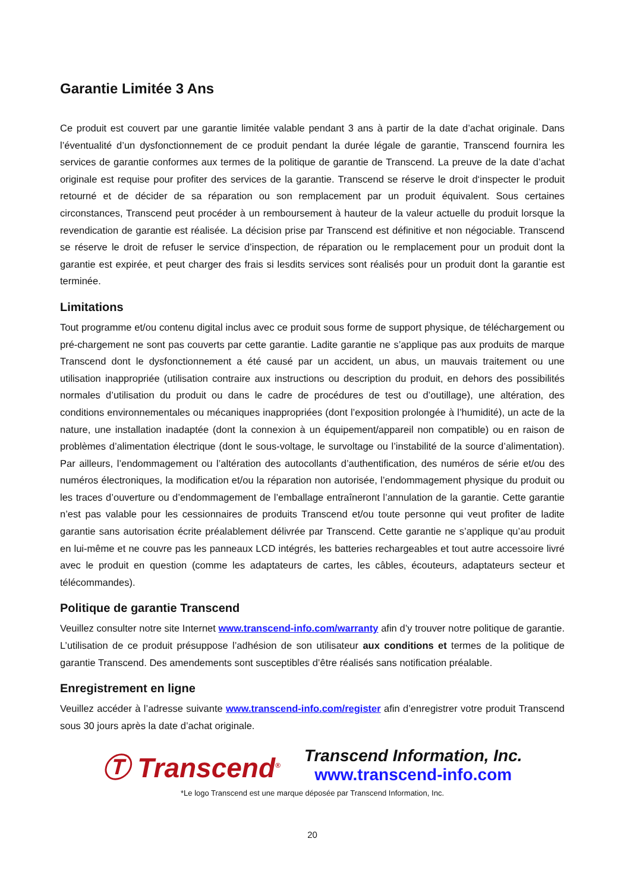Garantie Limitée 3 Ans
Ce produit est couvert par une garantie limitée valable pendant 3 ans à partir de la date d’achat originale. Dans l’éventualité d’un dysfonctionnement de ce produit pendant la durée légale de garantie, Transcend fournira les services de garantie conformes aux termes de la politique de garantie de Transcend. La preuve de la date d’achat originale est requise pour profiter des services de la garantie. Transcend se réserve le droit d‘inspecter le produit retourné et de décider de sa réparation ou son remplacement par un produit équivalent. Sous certaines circonstances, Transcend peut procéder à un remboursement à hauteur de la valeur actuelle du produit lorsque la revendication de garantie est réalisée. La décision prise par Transcend est définitive et non négociable. Transcend se réserve le droit de refuser le service d’inspection, de réparation ou le remplacement pour un produit dont la garantie est expirée, et peut charger des frais si lesdits services sont réalisés pour un produit dont la garantie est terminée.
Limitations
Tout programme et/ou contenu digital inclus avec ce produit sous forme de support physique, de téléchargement ou pré-chargement ne sont pas couverts par cette garantie. Ladite garantie ne s’applique pas aux produits de marque Transcend dont le dysfonctionnement a été causé par un accident, un abus, un mauvais traitement ou une utilisation inappropriée (utilisation contraire aux instructions ou description du produit, en dehors des possibilités normales d’utilisation du produit ou dans le cadre de procédures de test ou d’outillage), une altération, des conditions environnementales ou mécaniques inappropriées (dont l’exposition prolongée à l’humidité), un acte de la nature, une installation inadaptée (dont la connexion à un équipement/appareil non compatible) ou en raison de problèmes d’alimentation électrique (dont le sous-voltage, le survoltage ou l’instabilité de la source d’alimentation). Par ailleurs, l’endommagement ou l’altération des autocollants d’authentification, des numéros de série et/ou des numéros électroniques, la modification et/ou la réparation non autorisée, l’endommagement physique du produit ou les traces d’ouverture ou d’endommagement de l’emballage entraîneront l’annulation de la garantie. Cette garantie n’est pas valable pour les cessionnaires de produits Transcend et/ou toute personne qui veut profiter de ladite garantie sans autorisation écrite préalablement délivrée par Transcend. Cette garantie ne s’applique qu’au produit en lui-même et ne couvre pas les panneaux LCD intégrés, les batteries rechargeables et tout autre accessoire livré avec le produit en question (comme les adaptateurs de cartes, les câbles, écouteurs, adaptateurs secteur et télécommandes).
Politique de garantie Transcend
Veuillez consulter notre site Internet www.transcend-info.com/warranty afin d’y trouver notre politique de garantie. L’utilisation de ce produit présuppose l’adhésion de son utilisateur aux conditions et termes de la politique de garantie Transcend. Des amendements sont susceptibles d’être réalisés sans notification préalable.
Enregistrement en ligne
Veuillez accéder à l’adresse suivante www.transcend-info.com/register afin d’enregistrer votre produit Transcend sous 30 jours après la date d’achat originale.
Ⓣ Transcend<sup>®</sup>
Transcend Information, Inc.
www.transcend-info.com
*Le logo Transcend est une marque déposée par Transcend Information, Inc.
20